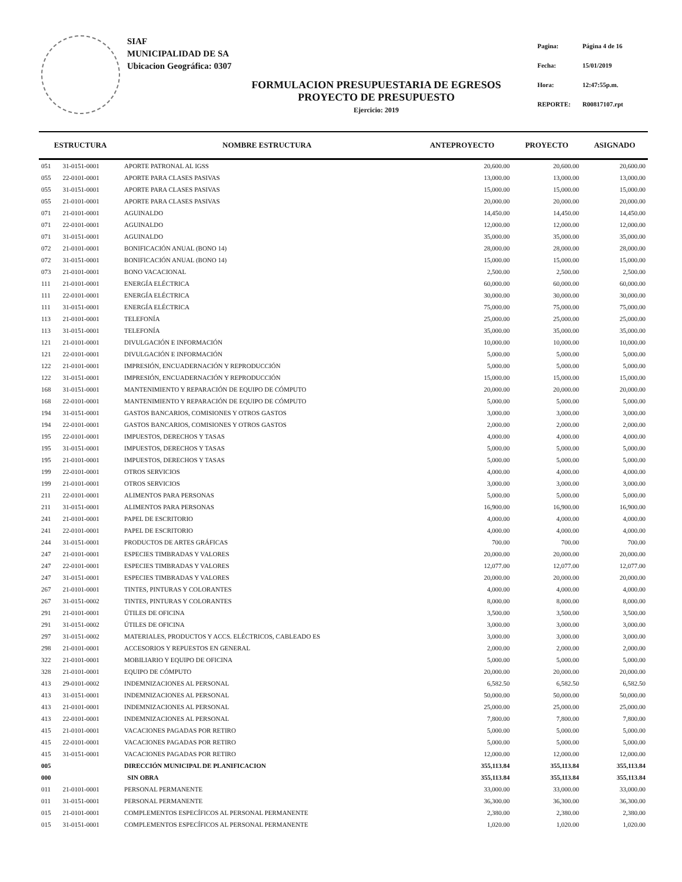SIAF
MUNICIPALIDAD DE SA
Ubicacion Geográfica: 0307
| Pagina: | Página 4 de 16 |
| Fecha: | 15/01/2019 |
| Hora: | 12:47:55p.m. |
| REPORTE: | R00817107.rpt |
FORMULACION PRESUPUESTARIA DE EGRESOS
PROYECTO DE PRESUPUESTO
Ejercicio: 2019
| ESTRUCTURA | | NOMBRE ESTRUCTURA | ANTEPROYECTO | PROYECTO | ASIGNADO |
| --- | --- | --- | --- | --- | --- |
| 051 | 31-0151-0001 | APORTE PATRONAL AL IGSS | 20,600.00 | 20,600.00 | 20,600.00 |
| 055 | 22-0101-0001 | APORTE PARA CLASES PASIVAS | 13,000.00 | 13,000.00 | 13,000.00 |
| 055 | 31-0151-0001 | APORTE PARA CLASES PASIVAS | 15,000.00 | 15,000.00 | 15,000.00 |
| 055 | 21-0101-0001 | APORTE PARA CLASES PASIVAS | 20,000.00 | 20,000.00 | 20,000.00 |
| 071 | 21-0101-0001 | AGUINALDO | 14,450.00 | 14,450.00 | 14,450.00 |
| 071 | 22-0101-0001 | AGUINALDO | 12,000.00 | 12,000.00 | 12,000.00 |
| 071 | 31-0151-0001 | AGUINALDO | 35,000.00 | 35,000.00 | 35,000.00 |
| 072 | 21-0101-0001 | BONIFICACIÓN ANUAL (BONO 14) | 28,000.00 | 28,000.00 | 28,000.00 |
| 072 | 31-0151-0001 | BONIFICACIÓN ANUAL (BONO 14) | 15,000.00 | 15,000.00 | 15,000.00 |
| 073 | 21-0101-0001 | BONO VACACIONAL | 2,500.00 | 2,500.00 | 2,500.00 |
| 111 | 21-0101-0001 | ENERGÍA ELÉCTRICA | 60,000.00 | 60,000.00 | 60,000.00 |
| 111 | 22-0101-0001 | ENERGÍA ELÉCTRICA | 30,000.00 | 30,000.00 | 30,000.00 |
| 111 | 31-0151-0001 | ENERGÍA ELÉCTRICA | 75,000.00 | 75,000.00 | 75,000.00 |
| 113 | 21-0101-0001 | TELEFONÍA | 25,000.00 | 25,000.00 | 25,000.00 |
| 113 | 31-0151-0001 | TELEFONÍA | 35,000.00 | 35,000.00 | 35,000.00 |
| 121 | 21-0101-0001 | DIVULGACIÓN E INFORMACIÓN | 10,000.00 | 10,000.00 | 10,000.00 |
| 121 | 22-0101-0001 | DIVULGACIÓN E INFORMACIÓN | 5,000.00 | 5,000.00 | 5,000.00 |
| 122 | 21-0101-0001 | IMPRESIÓN, ENCUADERNACIÓN Y REPRODUCCIÓN | 5,000.00 | 5,000.00 | 5,000.00 |
| 122 | 31-0151-0001 | IMPRESIÓN, ENCUADERNACIÓN Y REPRODUCCIÓN | 15,000.00 | 15,000.00 | 15,000.00 |
| 168 | 31-0151-0001 | MANTENIMIENTO Y REPARACIÓN DE EQUIPO DE CÓMPUTO | 20,000.00 | 20,000.00 | 20,000.00 |
| 168 | 22-0101-0001 | MANTENIMIENTO Y REPARACIÓN DE EQUIPO DE CÓMPUTO | 5,000.00 | 5,000.00 | 5,000.00 |
| 194 | 31-0151-0001 | GASTOS BANCARIOS, COMISIONES Y OTROS GASTOS | 3,000.00 | 3,000.00 | 3,000.00 |
| 194 | 22-0101-0001 | GASTOS BANCARIOS, COMISIONES Y OTROS GASTOS | 2,000.00 | 2,000.00 | 2,000.00 |
| 195 | 22-0101-0001 | IMPUESTOS, DERECHOS Y TASAS | 4,000.00 | 4,000.00 | 4,000.00 |
| 195 | 31-0151-0001 | IMPUESTOS, DERECHOS Y TASAS | 5,000.00 | 5,000.00 | 5,000.00 |
| 195 | 21-0101-0001 | IMPUESTOS, DERECHOS Y TASAS | 5,000.00 | 5,000.00 | 5,000.00 |
| 199 | 22-0101-0001 | OTROS SERVICIOS | 4,000.00 | 4,000.00 | 4,000.00 |
| 199 | 21-0101-0001 | OTROS SERVICIOS | 3,000.00 | 3,000.00 | 3,000.00 |
| 211 | 22-0101-0001 | ALIMENTOS PARA PERSONAS | 5,000.00 | 5,000.00 | 5,000.00 |
| 211 | 31-0151-0001 | ALIMENTOS PARA PERSONAS | 16,900.00 | 16,900.00 | 16,900.00 |
| 241 | 21-0101-0001 | PAPEL DE ESCRITORIO | 4,000.00 | 4,000.00 | 4,000.00 |
| 241 | 22-0101-0001 | PAPEL DE ESCRITORIO | 4,000.00 | 4,000.00 | 4,000.00 |
| 244 | 31-0151-0001 | PRODUCTOS DE ARTES GRÁFICAS | 700.00 | 700.00 | 700.00 |
| 247 | 21-0101-0001 | ESPECIES TIMBRADAS Y VALORES | 20,000.00 | 20,000.00 | 20,000.00 |
| 247 | 22-0101-0001 | ESPECIES TIMBRADAS Y VALORES | 12,077.00 | 12,077.00 | 12,077.00 |
| 247 | 31-0151-0001 | ESPECIES TIMBRADAS Y VALORES | 20,000.00 | 20,000.00 | 20,000.00 |
| 267 | 21-0101-0001 | TINTES, PINTURAS Y COLORANTES | 4,000.00 | 4,000.00 | 4,000.00 |
| 267 | 31-0151-0002 | TINTES, PINTURAS Y COLORANTES | 8,000.00 | 8,000.00 | 8,000.00 |
| 291 | 21-0101-0001 | ÚTILES DE OFICINA | 3,500.00 | 3,500.00 | 3,500.00 |
| 291 | 31-0151-0002 | ÚTILES DE OFICINA | 3,000.00 | 3,000.00 | 3,000.00 |
| 297 | 31-0151-0002 | MATERIALES, PRODUCTOS Y ACCS. ELÉCTRICOS, CABLEADO ES | 3,000.00 | 3,000.00 | 3,000.00 |
| 298 | 21-0101-0001 | ACCESORIOS Y REPUESTOS EN GENERAL | 2,000.00 | 2,000.00 | 2,000.00 |
| 322 | 21-0101-0001 | MOBILIARIO Y EQUIPO DE OFICINA | 5,000.00 | 5,000.00 | 5,000.00 |
| 328 | 21-0101-0001 | EQUIPO DE CÓMPUTO | 20,000.00 | 20,000.00 | 20,000.00 |
| 413 | 29-0101-0002 | INDEMNIZACIONES AL PERSONAL | 6,582.50 | 6,582.50 | 6,582.50 |
| 413 | 31-0151-0001 | INDEMNIZACIONES AL PERSONAL | 50,000.00 | 50,000.00 | 50,000.00 |
| 413 | 21-0101-0001 | INDEMNIZACIONES AL PERSONAL | 25,000.00 | 25,000.00 | 25,000.00 |
| 413 | 22-0101-0001 | INDEMNIZACIONES AL PERSONAL | 7,800.00 | 7,800.00 | 7,800.00 |
| 415 | 21-0101-0001 | VACACIONES PAGADAS POR RETIRO | 5,000.00 | 5,000.00 | 5,000.00 |
| 415 | 22-0101-0001 | VACACIONES PAGADAS POR RETIRO | 5,000.00 | 5,000.00 | 5,000.00 |
| 415 | 31-0151-0001 | VACACIONES PAGADAS POR RETIRO | 12,000.00 | 12,000.00 | 12,000.00 |
| 005 | | DIRECCIÓN MUNICIPAL DE PLANIFICACION | 355,113.84 | 355,113.84 | 355,113.84 |
| 000 | | SIN OBRA | 355,113.84 | 355,113.84 | 355,113.84 |
| 011 | 21-0101-0001 | PERSONAL PERMANENTE | 33,000.00 | 33,000.00 | 33,000.00 |
| 011 | 31-0151-0001 | PERSONAL PERMANENTE | 36,300.00 | 36,300.00 | 36,300.00 |
| 015 | 21-0101-0001 | COMPLEMENTOS ESPECÍFICOS AL PERSONAL PERMANENTE | 2,380.00 | 2,380.00 | 2,380.00 |
| 015 | 31-0151-0001 | COMPLEMENTOS ESPECÍFICOS AL PERSONAL PERMANENTE | 1,020.00 | 1,020.00 | 1,020.00 |